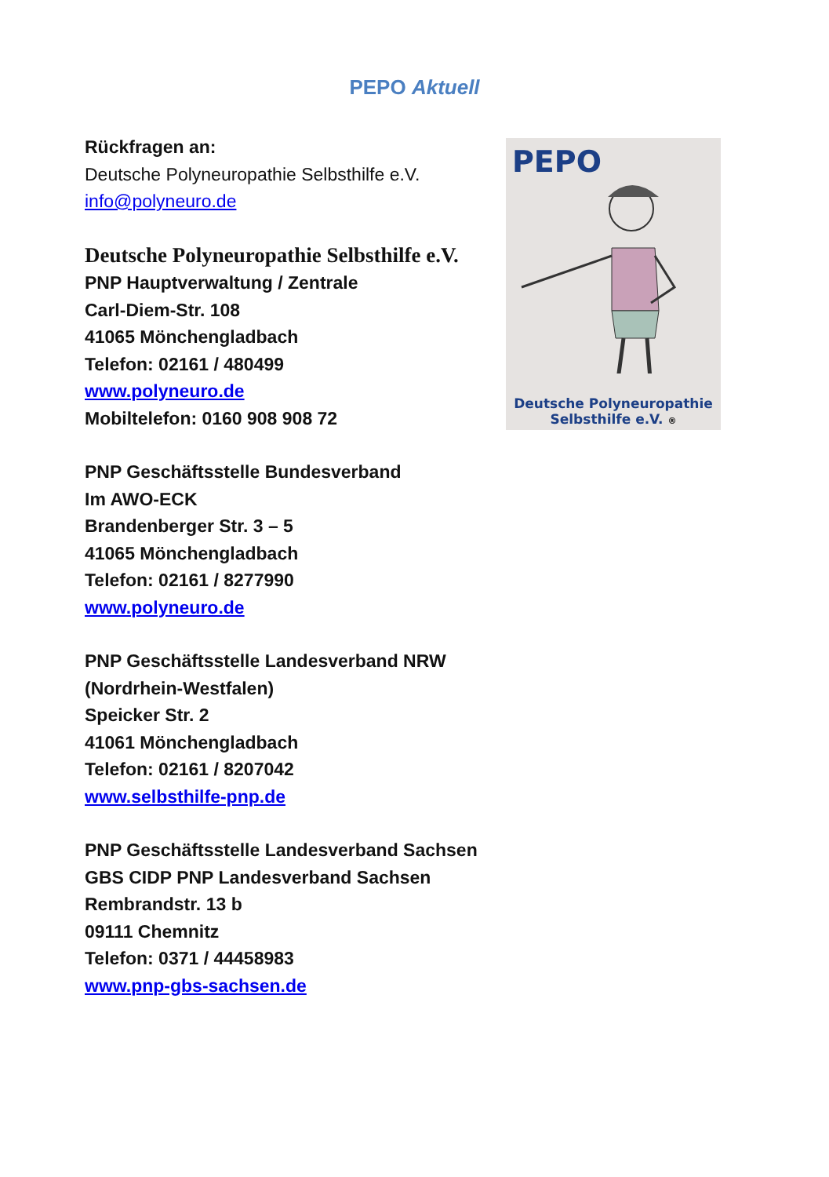PEPO Aktuell
Rückfragen an:
Deutsche Polyneuropathie Selbsthilfe e.V.
info@polyneuro.de
Deutsche Polyneuropathie Selbsthilfe e.V.
PNP Hauptverwaltung / Zentrale
Carl-Diem-Str. 108
41065 Mönchengladbach
Telefon: 02161 / 480499
www.polyneuro.de
Mobiltelefon: 0160 908 908 72
PNP Geschäftsstelle Bundesverband
Im AWO-ECK
Brandenberger Str. 3 – 5
41065 Mönchengladbach
Telefon: 02161 / 8277990
www.polyneuro.de
PNP Geschäftsstelle Landesverband NRW
(Nordrhein-Westfalen)
Speicker Str. 2
41061 Mönchengladbach
Telefon: 02161 / 8207042
www.selbsthilfe-pnp.de
PNP Geschäftsstelle Landesverband Sachsen
GBS CIDP PNP Landesverband Sachsen
Rembrandstr. 13 b
09111 Chemnitz
Telefon: 0371 / 44458983
www.pnp-gbs-sachsen.de
PEPO
Deutsche Polyneuropathie
Selbsthilfe e.V. ®